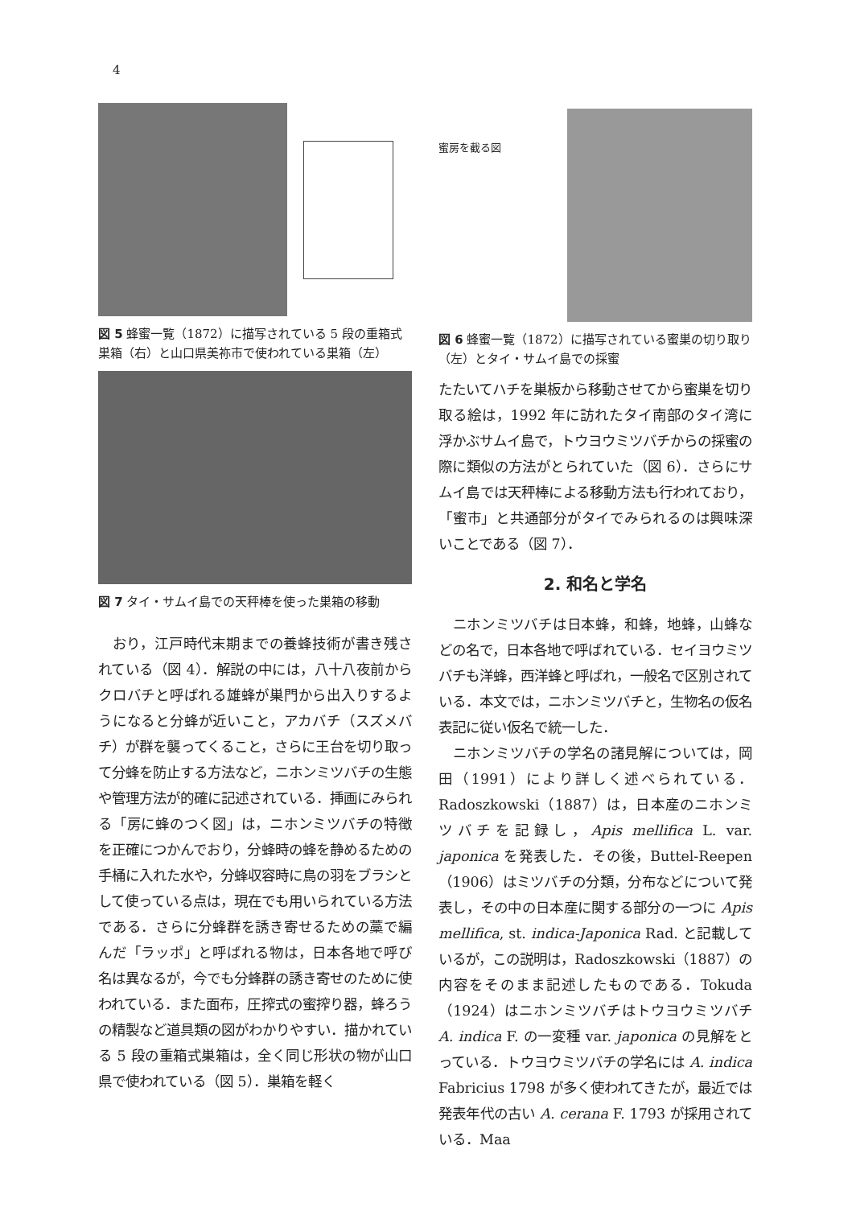4
図 5 蜂蜜一覧（1872）に描写されている 5 段の重箱式巣箱（右）と山口県美祢市で使われている巣箱（左）
図 7 タイ・サムイ島での天秤棒を使った巣箱の移動
おり，江戸時代末期までの養蜂技術が書き残されている（図 4）．解説の中には，八十八夜前からクロバチと呼ばれる雄蜂が巣門から出入りするようになると分蜂が近いこと，アカバチ（スズメバチ）が群を襲ってくること，さらに王台を切り取って分蜂を防止する方法など，ニホンミツバチの生態や管理方法が的確に記述されている．挿画にみられる「房に蜂のつく図」は，ニホンミツバチの特徴を正確につかんでおり，分蜂時の蜂を静めるための手桶に入れた水や，分蜂収容時に鳥の羽をブラシとして使っている点は，現在でも用いられている方法である．さらに分蜂群を誘き寄せるための藁で編んだ「ラッポ」と呼ばれる物は，日本各地で呼び名は異なるが，今でも分蜂群の誘き寄せのために使われている．また面布，圧搾式の蜜搾り器，蜂ろうの精製など道具類の図がわかりやすい．描かれている 5 段の重箱式巣箱は，全く同じ形状の物が山口県で使われている（図 5）．巣箱を軽く
蜜房を截る図
図 6 蜂蜜一覧（1872）に描写されている蜜巣の切り取り（左）とタイ・サムイ島での採蜜
たたいてハチを巣板から移動させてから蜜巣を切り取る絵は，1992 年に訪れたタイ南部のタイ湾に浮かぶサムイ島で，トウヨウミツバチからの採蜜の際に類似の方法がとられていた（図 6）．さらにサムイ島では天秤棒による移動方法も行われており，「蜜市」と共通部分がタイでみられるのは興味深いことである（図 7）．
2. 和名と学名
ニホンミツバチは日本蜂，和蜂，地蜂，山蜂などの名で，日本各地で呼ばれている．セイヨウミツバチも洋蜂，西洋蜂と呼ばれ，一般名で区別されている．本文では，ニホンミツバチと，生物名の仮名表記に従い仮名で統一した．
ニホンミツバチの学名の諸見解については，岡田（1991）により詳しく述べられている．Radoszkowski（1887）は，日本産のニホンミツバチを記録し，Apis mellifica L. var. japonica を発表した．その後，Buttel-Reepen（1906）はミツバチの分類，分布などについて発表し，その中の日本産に関する部分の一つに Apis mellifica, st. indica-Japonica Rad. と記載しているが，この説明は，Radoszkowski（1887）の内容をそのまま記述したものである．Tokuda（1924）はニホンミツバチはトウヨウミツバチ A. indica F. の一変種 var. japonica の見解をとっている．トウヨウミツバチの学名には A. indica Fabricius 1798 が多く使われてきたが，最近では発表年代の古い A. cerana F. 1793 が採用されている．Maa